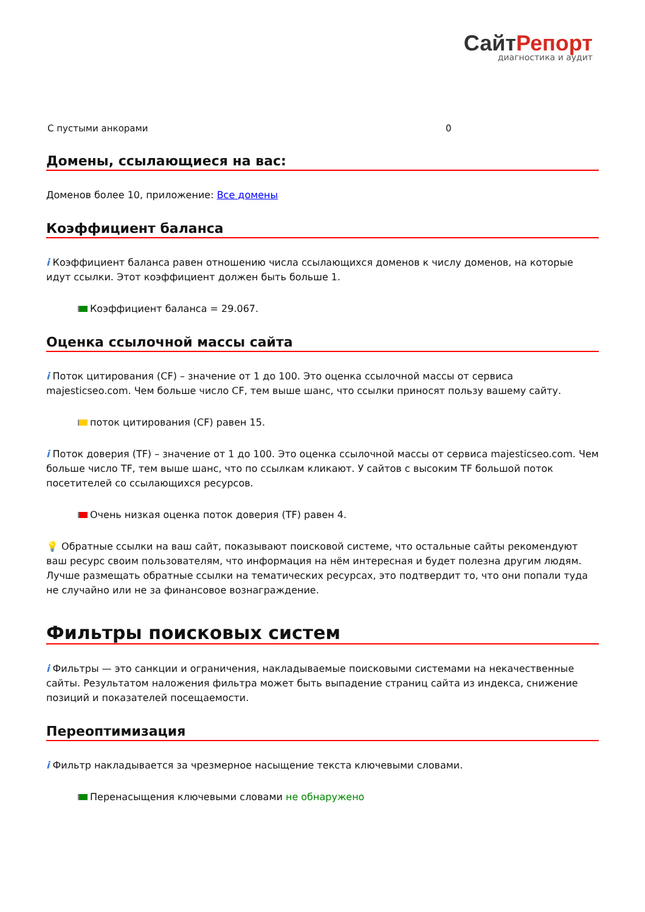СайтРепорт
диагностика и аудит
| С пустыми анкорами | 0 |
Домены, ссылающиеся на вас:
Доменов более 10, приложение: Все домены
Коэффициент баланса
i Коэффициент баланса равен отношению числа ссылающихся доменов к числу доменов, на которые идут ссылки. Этот коэффициент должен быть больше 1.
Коэффициент баланса = 29.067.
Оценка ссылочной массы сайта
i Поток цитирования (CF) – значение от 1 до 100. Это оценка ссылочной массы от сервиса majesticseo.com. Чем больше число CF, тем выше шанс, что ссылки приносят пользу вашему сайту.
поток цитирования (CF) равен 15.
i Поток доверия (TF) – значение от 1 до 100. Это оценка ссылочной массы от сервиса majesticseo.com. Чем больше число TF, тем выше шанс, что по ссылкам кликают. У сайтов с высоким TF большой поток посетителей со ссылающихся ресурсов.
Очень низкая оценка поток доверия (TF) равен 4.
💡 Обратные ссылки на ваш сайт, показывают поисковой системе, что остальные сайты рекомендуют ваш ресурс своим пользователям, что информация на нём интересная и будет полезна другим людям.
Лучше размещать обратные ссылки на тематических ресурсах, это подтвердит то, что они попали туда не случайно или не за финансовое вознаграждение.
Фильтры поисковых систем
i Фильтры — это санкции и ограничения, накладываемые поисковыми системами на некачественные сайты. Результатом наложения фильтра может быть выпадение страниц сайта из индекса, снижение позиций и показателей посещаемости.
Переоптимизация
i Фильтр накладывается за чрезмерное насыщение текста ключевыми словами.
Перенасыщения ключевыми словами не обнаружено